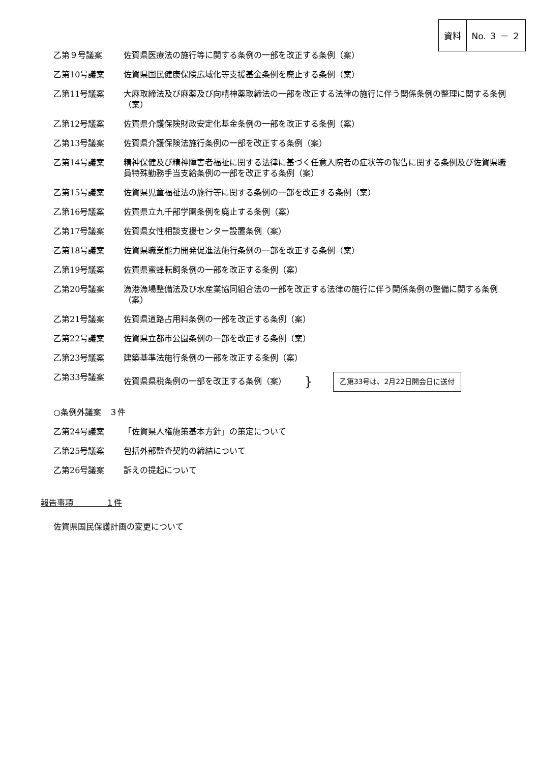資料 No. ３ － ２
乙第９号議案 佐賀県医療法の施行等に関する条例の一部を改正する条例（案）
乙第10号議案 佐賀県国民健康保険広域化等支援基金条例を廃止する条例（案）
乙第11号議案 大麻取締法及び麻薬及び向精神薬取締法の一部を改正する法律の施行に伴う関係条例の整理に関する条例（案）
乙第12号議案 佐賀県介護保険財政安定化基金条例の一部を改正する条例（案）
乙第13号議案 佐賀県介護保険法施行条例の一部を改正する条例（案）
乙第14号議案 精神保健及び精神障害者福祉に関する法律に基づく任意入院者の症状等の報告に関する条例及び佐賀県職員特殊勤務手当支給条例の一部を改正する条例（案）
乙第15号議案 佐賀県児童福祉法の施行等に関する条例の一部を改正する条例（案）
乙第16号議案 佐賀県立九千部学園条例を廃止する条例（案）
乙第17号議案 佐賀県女性相談支援センター設置条例（案）
乙第18号議案 佐賀県職業能力開発促進法施行条例の一部を改正する条例（案）
乙第19号議案 佐賀県蜜蜂転飼条例の一部を改正する条例（案）
乙第20号議案 漁港漁場整備法及び水産業協同組合法の一部を改正する法律の施行に伴う関係条例の整備に関する条例（案）
乙第21号議案 佐賀県道路占用料条例の一部を改正する条例（案）
乙第22号議案 佐賀県立都市公園条例の一部を改正する条例（案）
乙第23号議案 建築基準法施行条例の一部を改正する条例（案）
乙第33号議案 佐賀県県税条例の一部を改正する条例（案） } 乙第33号は、2月22日開会日に送付
○条例外議案　３件
乙第24号議案 「佐賀県人権施策基本方針」の策定について
乙第25号議案 包括外部監査契約の締結について
乙第26号議案 訴えの提起について
報告事項　　　　１件
佐賀県国民保護計画の変更について